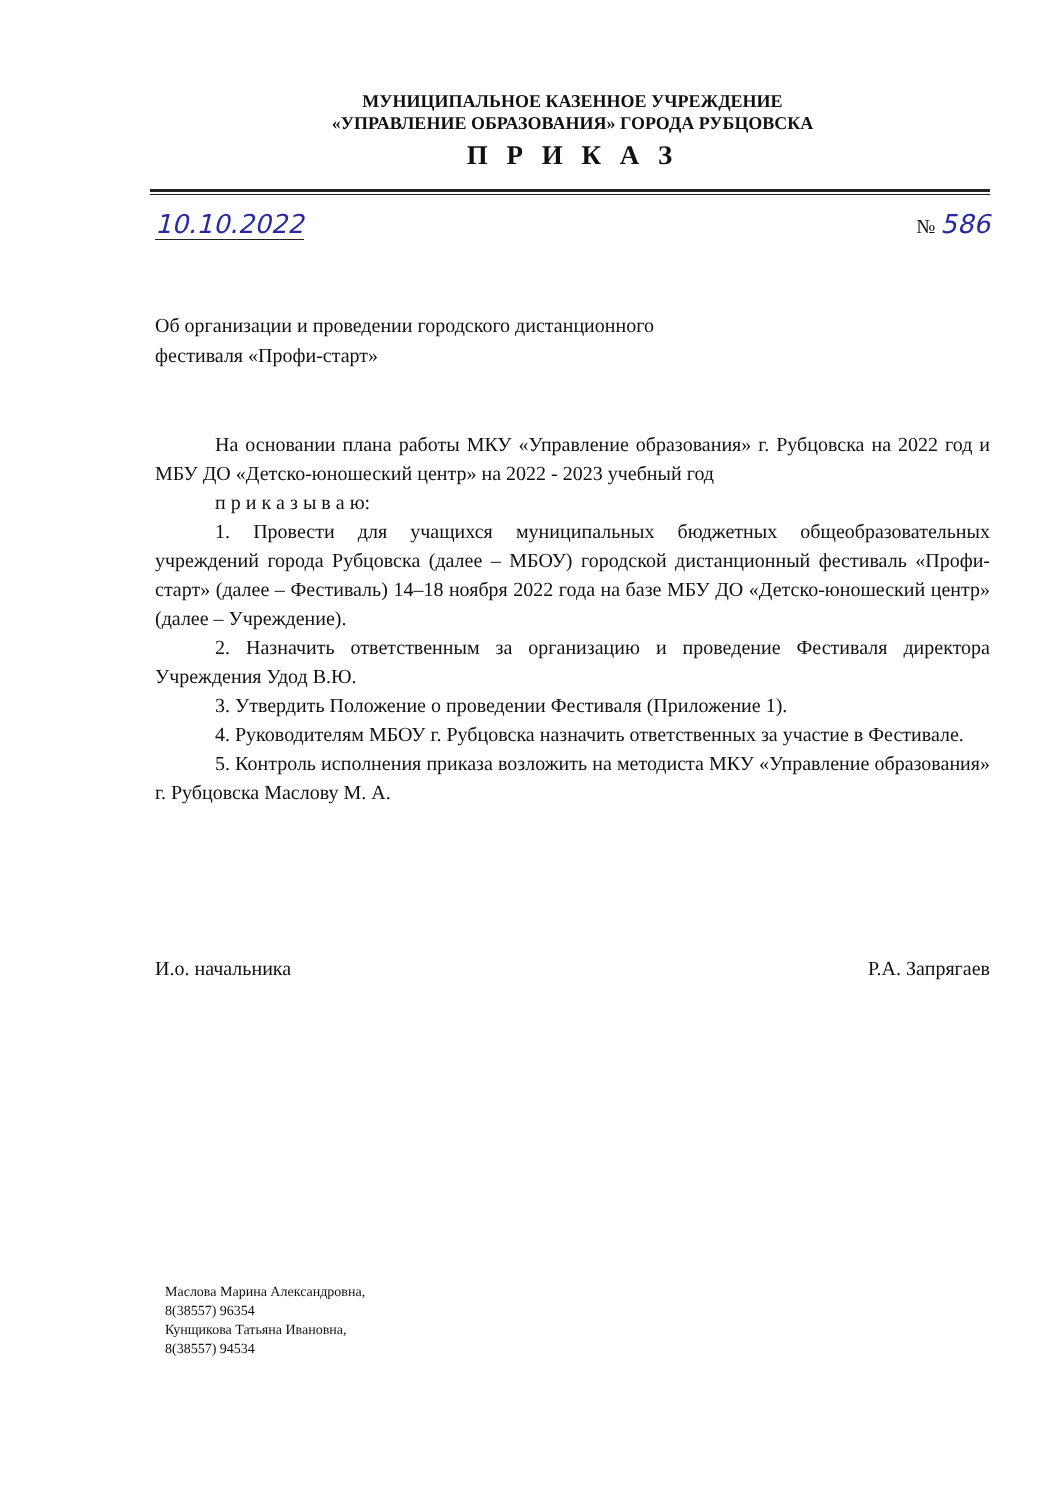МУНИЦИПАЛЬНОЕ КАЗЕННОЕ УЧРЕЖДЕНИЕ
«УПРАВЛЕНИЕ ОБРАЗОВАНИЯ» ГОРОДА РУБЦОВСКА
П Р И К А З
10.10.2022 № 586
Об организации и проведении городского дистанционного
фестиваля «Профи-старт»
На основании плана работы МКУ «Управление образования» г. Рубцовска на 2022 год и МБУ ДО «Детско-юношеский центр» на 2022 - 2023 учебный год
п р и к а з ы в а ю:
1. Провести для учащихся муниципальных бюджетных общеобразовательных учреждений города Рубцовска (далее – МБОУ) городской дистанционный фестиваль «Профи-старт» (далее – Фестиваль) 14–18 ноября 2022 года на базе МБУ ДО «Детско-юношеский центр» (далее – Учреждение).
2. Назначить ответственным за организацию и проведение Фестиваля директора Учреждения Удод В.Ю.
3. Утвердить Положение о проведении Фестиваля (Приложение 1).
4. Руководителям МБОУ г. Рубцовска назначить ответственных за участие в Фестивале.
5. Контроль исполнения приказа возложить на методиста МКУ «Управление образования» г. Рубцовска Маслову М. А.
И.о. начальника Р.А. Запрягаев
Маслова Марина Александровна,
8(38557) 96354
Кунщикова Татьяна Ивановна,
8(38557) 94534